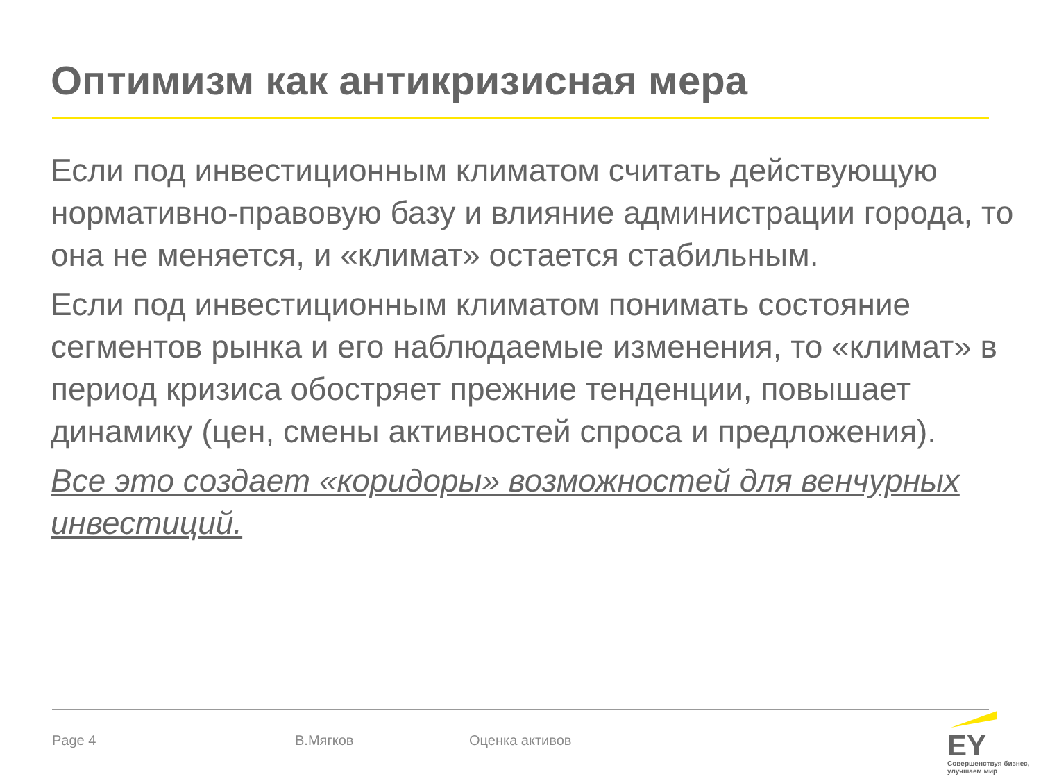Оптимизм как антикризисная мера
Если под инвестиционным климатом считать действующую нормативно-правовую базу и влияние администрации города, то она не меняется, и «климат» остается стабильным.
Если под инвестиционным климатом понимать состояние сегментов рынка и его наблюдаемые изменения, то «климат» в период кризиса обостряет прежние тенденции, повышает динамику (цен, смены активностей спроса и предложения).
Все это создает «коридоры» возможностей для венчурных инвестиций.
Page 4 В.Мягков Оценка активов
EY
Совершенствуя бизнес, улучшаем мир